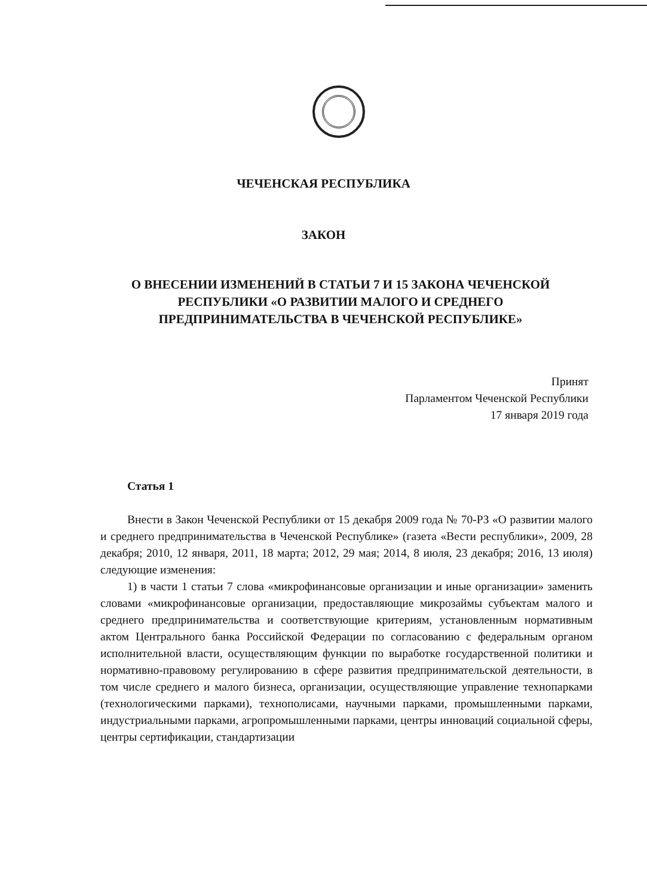ЧЕЧЕНСКАЯ РЕСПУБЛИКА
ЗАКОН
О ВНЕСЕНИИ ИЗМЕНЕНИЙ В СТАТЬИ 7 И 15 ЗАКОНА ЧЕЧЕНСКОЙ РЕСПУБЛИКИ «О РАЗВИТИИ МАЛОГО И СРЕДНЕГО ПРЕДПРИНИМАТЕЛЬСТВА В ЧЕЧЕНСКОЙ РЕСПУБЛИКЕ»
Принят
Парламентом Чеченской Республики
17 января 2019 года
Статья 1
Внести в Закон Чеченской Республики от 15 декабря 2009 года № 70-РЗ «О развитии малого и среднего предпринимательства в Чеченской Республике» (газета «Вести республики», 2009, 28 декабря; 2010, 12 января, 2011, 18 марта; 2012, 29 мая; 2014, 8 июля, 23 декабря; 2016, 13 июля) следующие изменения:
1) в части 1 статьи 7 слова «микрофинансовые организации и иные организации» заменить словами «микрофинансовые организации, предоставляющие микрозаймы субъектам малого и среднего предпринимательства и соответствующие критериям, установленным нормативным актом Центрального банка Российской Федерации по согласованию с федеральным органом исполнительной власти, осуществляющим функции по выработке государственной политики и нормативно-правовому регулированию в сфере развития предпринимательской деятельности, в том числе среднего и малого бизнеса, организации, осуществляющие управление технопарками (технологическими парками), технополисами, научными парками, промышленными парками, индустриальными парками, агропромышленными парками, центры инноваций социальной сферы, центры сертификации, стандартизации